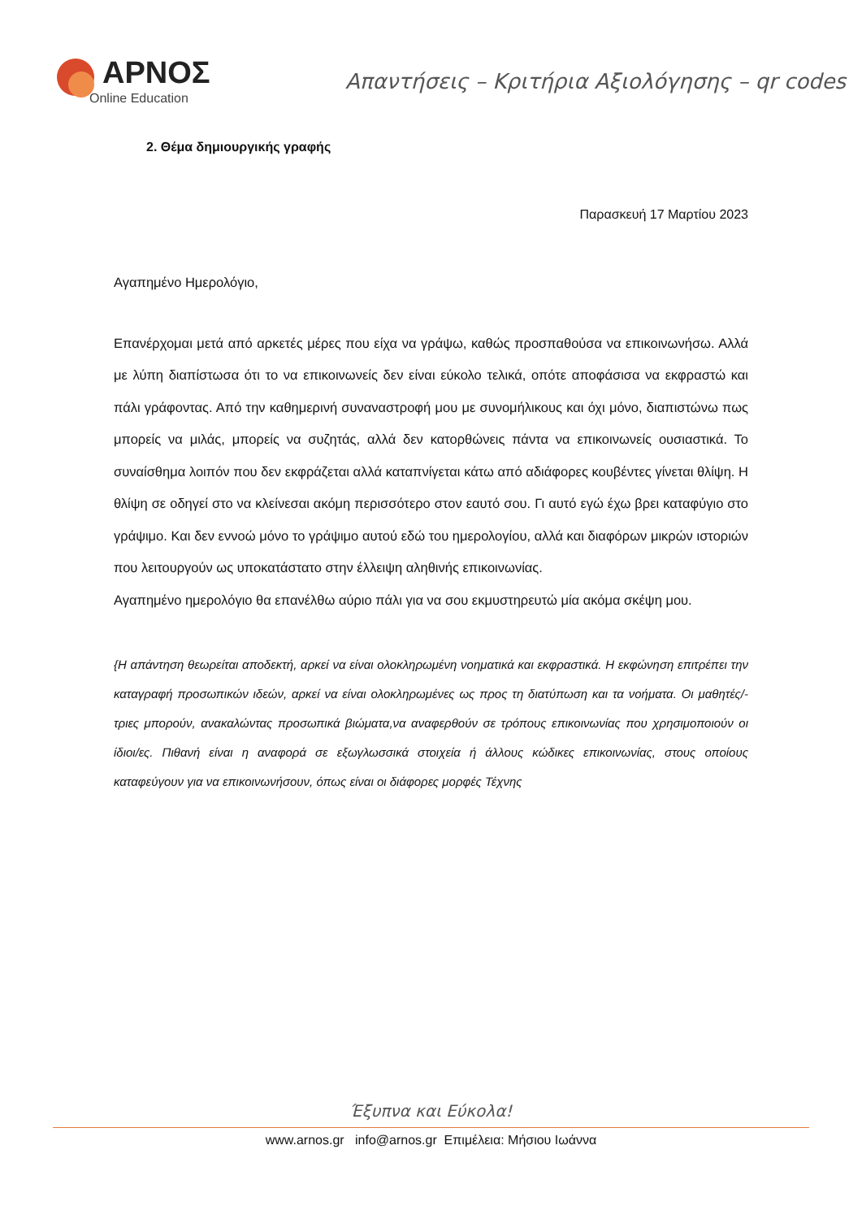ΑΡΝΟΣ
Online Education
Απαντήσεις – Κριτήρια Αξιολόγησης – qr codes
2. Θέμα δημιουργικής γραφής
Παρασκευή 17 Μαρτίου 2023
Αγαπημένο Ημερολόγιο,
Επανέρχομαι μετά από αρκετές μέρες που είχα να γράψω, καθώς προσπαθούσα να επικοινωνήσω. Αλλά με λύπη διαπίστωσα ότι το να επικοινωνείς δεν είναι εύκολο τελικά, οπότε αποφάσισα να εκφραστώ και πάλι γράφοντας. Από την καθημερινή συναναστροφή μου με συνομήλικους και όχι μόνο, διαπιστώνω πως μπορείς να μιλάς, μπορείς να συζητάς, αλλά δεν κατορθώνεις πάντα να επικοινωνείς ουσιαστικά. Το συναίσθημα λοιπόν που δεν εκφράζεται αλλά καταπνίγεται κάτω από αδιάφορες κουβέντες γίνεται θλίψη. Η θλίψη σε οδηγεί στο να κλείνεσαι ακόμη περισσότερο στον εαυτό σου. Γι αυτό εγώ έχω βρει καταφύγιο στο γράψιμο. Και δεν εννοώ μόνο το γράψιμο αυτού εδώ του ημερολογίου, αλλά και διαφόρων μικρών ιστοριών που λειτουργούν ως υποκατάστατο στην έλλειψη αληθινής επικοινωνίας.
Αγαπημένο ημερολόγιο θα επανέλθω αύριο πάλι για να σου εκμυστηρευτώ μία ακόμα σκέψη μου.
{Η απάντηση θεωρείται αποδεκτή, αρκεί να είναι ολοκληρωμένη νοηματικά και εκφραστικά. Η εκφώνηση επιτρέπει την καταγραφή προσωπικών ιδεών, αρκεί να είναι ολοκληρωμένες ως προς τη διατύπωση και τα νοήματα. Οι μαθητές/-τριες μπορούν, ανακαλώντας προσωπικά βιώματα,να αναφερθούν σε τρόπους επικοινωνίας που χρησιμοποιούν οι ίδιοι/ες. Πιθανή είναι η αναφορά σε εξωγλωσσικά στοιχεία ή άλλους κώδικες επικοινωνίας, στους οποίους καταφεύγουν για να επικοινωνήσουν, όπως είναι οι διάφορες μορφές Τέχνης
Έξυπνα και Εύκολα!
www.arnos.gr info@arnos.gr Επιμέλεια: Μήσιου Ιωάννα